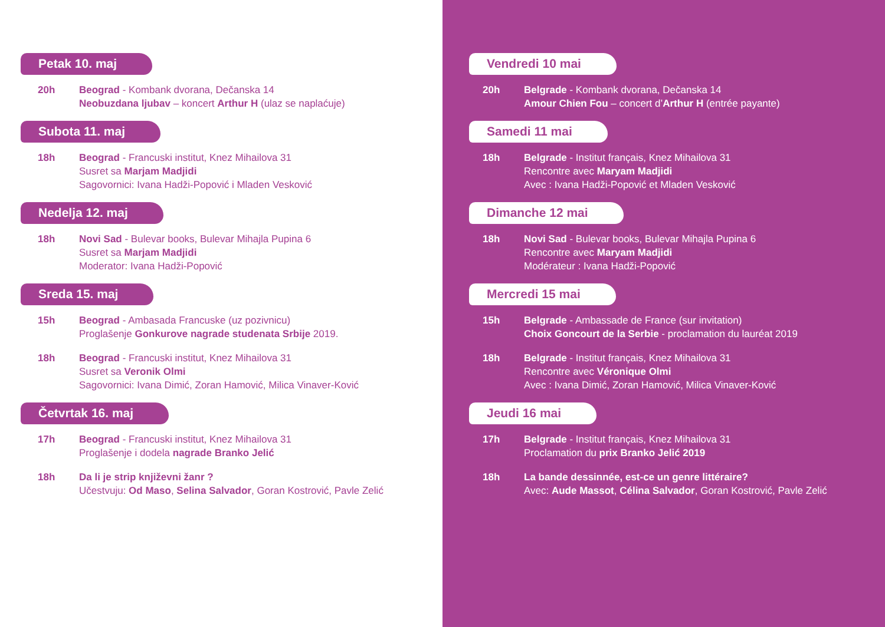Petak 10. maj
20h Beograd - Kombank dvorana, Dečanska 14
Neobuzdana ljubav – koncert Arthur H (ulaz se naplaćuje)
Subota 11. maj
18h Beograd - Francuski institut, Knez Mihailova 31
Susret sa Marjam Madjidi
Sagovornici: Ivana Hadži-Popović i Mladen Vesković
Nedelja 12. maj
18h Novi Sad - Bulevar books, Bulevar Mihajla Pupina 6
Susret sa Marjam Madjidi
Moderator: Ivana Hadži-Popović
Sreda 15. maj
15h Beograd - Ambasada Francuske (uz pozivnicu)
Proglašenje Gonkurove nagrade studenata Srbije 2019.
18h Beograd - Francuski institut, Knez Mihailova 31
Susret sa Veronik Olmi
Sagovornici: Ivana Dimić, Zoran Hamović, Milica Vinaver-Ković
Četvrtak 16. maj
17h Beograd - Francuski institut, Knez Mihailova 31
Proglašenje i dodela nagrade Branko Jelić
18h Da li je strip književni žanr ?
Učestvuju: Od Maso, Selina Salvador, Goran Kostrović, Pavle Zelić
Vendredi 10 mai
20h Belgrade - Kombank dvorana, Dečanska 14
Amour Chien Fou – concert d’Arthur H (entrée payante)
Samedi 11 mai
18h Belgrade - Institut français, Knez Mihailova 31
Rencontre avec Maryam Madjidi
Avec : Ivana Hadži-Popović et Mladen Vesković
Dimanche 12 mai
18h Novi Sad - Bulevar books, Bulevar Mihajla Pupina 6
Rencontre avec Maryam Madjidi
Modérateur : Ivana Hadži-Popović
Mercredi 15 mai
15h Belgrade - Ambassade de France (sur invitation)
Choix Goncourt de la Serbie - proclamation du lauréat 2019
18h Belgrade - Institut français, Knez Mihailova 31
Rencontre avec Véronique Olmi
Avec : Ivana Dimić, Zoran Hamović, Milica Vinaver-Ković
Jeudi 16 mai
17h Belgrade - Institut français, Knez Mihailova 31
Proclamation du prix Branko Jelić 2019
18h La bande dessinnée, est-ce un genre littéraire?
Avec: Aude Massot, Célina Salvador, Goran Kostrović, Pavle Zelić